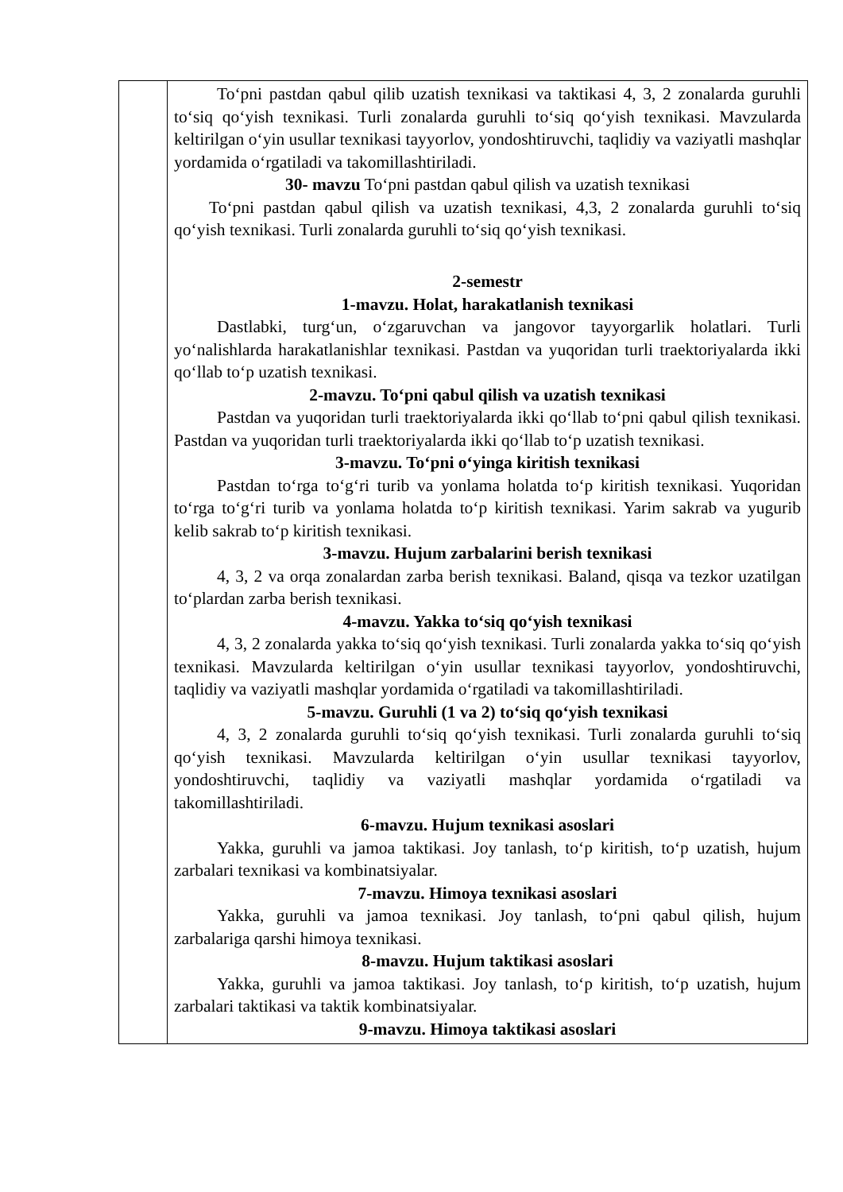| | To‘pni pastdan qabul qilib uzatish texnikasi va taktikasi 4, 3, 2 zonalarda guruhli to‘siq qo‘yish texnikasi. Turli zonalarda guruhli to‘siq qo‘yish texnikasi. Mavzularda keltirilgan o‘yin usullar texnikasi tayyorlov, yondoshtiruvchi, taqlidiy va vaziyatli mashqlar yordamida o‘rgatiladi va takomillashtiriladi. 30- mavzu To‘pni pastdan qabul qilish va uzatish texnikasi To‘pni pastdan qabul qilish va uzatish texnikasi, 4,3, 2 zonalarda guruhli to‘siq qo‘yish texnikasi. Turli zonalarda guruhli to‘siq qo‘yish texnikasi. 2-semestr 1-mavzu. Holat, harakatlanish texnikasi Dastlabki, turg‘un, o‘zgaruvchan va jangovor tayyorgarlik holatlari. Turli yo‘nalishlarda harakatlanishlar texnikasi. Pastdan va yuqoridan turli traektoriyalarda ikki qo‘llab to‘p uzatish texnikasi. 2-mavzu. To‘pni qabul qilish va uzatish texnikasi Pastdan va yuqoridan turli traektoriyalarda ikki qo‘llab to‘pni qabul qilish texnikasi. Pastdan va yuqoridan turli traektoriyalarda ikki qo‘llab to‘p uzatish texnikasi. 3-mavzu. To‘pni o‘yinga kiritish texnikasi Pastdan to‘rga to‘g‘ri turib va yonlama holatda to‘p kiritish texnikasi. Yuqoridan to‘rga to‘g‘ri turib va yonlama holatda to‘p kiritish texnikasi. Yarim sakrab va yugurib kelib sakrab to‘p kiritish texnikasi. 3-mavzu. Hujum zarbalarini berish texnikasi 4, 3, 2 va orqa zonalardan zarba berish texnikasi. Baland, qisqa va tezkor uzatilgan to‘plardan zarba berish texnikasi. 4-mavzu. Yakka to‘siq qo‘yish texnikasi 4, 3, 2 zonalarda yakka to‘siq qo‘yish texnikasi. Turli zonalarda yakka to‘siq qo‘yish texnikasi. Mavzularda keltirilgan o‘yin usullar texnikasi tayyorlov, yondoshtiruvchi, taqlidiy va vaziyatli mashqlar yordamida o‘rgatiladi va takomillashtiriladi. 5-mavzu. Guruhli (1 va 2) to‘siq qo‘yish texnikasi 4, 3, 2 zonalarda guruhli to‘siq qo‘yish texnikasi. Turli zonalarda guruhli to‘siq qo‘yish texnikasi. Mavzularda keltirilgan o‘yin usullar texnikasi tayyorlov, yondoshtiruvchi, taqlidiy va vaziyatli mashqlar yordamida o‘rgatiladi va takomillashtiriladi. 6-mavzu. Hujum texnikasi asoslari Yakka, guruhli va jamoa taktikasi. Joy tanlash, to‘p kiritish, to‘p uzatish, hujum zarbalari texnikasi va kombinatsiyalar. 7-mavzu. Himoya texnikasi asoslari Yakka, guruhli va jamoa texnikasi. Joy tanlash, to‘pni qabul qilish, hujum zarbalariga qarshi himoya texnikasi. 8-mavzu. Hujum taktikasi asoslari Yakka, guruhli va jamoa taktikasi. Joy tanlash, to‘p kiritish, to‘p uzatish, hujum zarbalari taktikasi va taktik kombinatsiyalar. 9-mavzu. Himoya taktikasi asoslari |